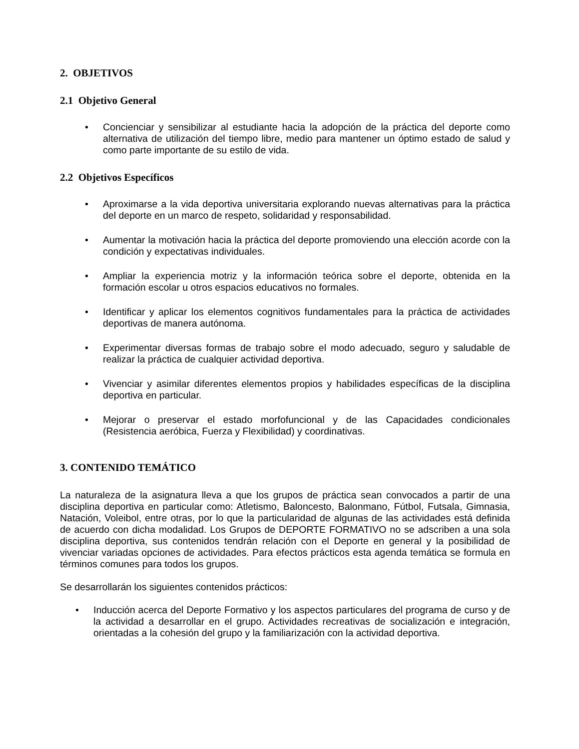2. OBJETIVOS
2.1 Objetivo General
• Concienciar y sensibilizar al estudiante hacia la adopción de la práctica del deporte como alternativa de utilización del tiempo libre, medio para mantener un óptimo estado de salud y como parte importante de su estilo de vida.
2.2 Objetivos Específicos
• Aproximarse a la vida deportiva universitaria explorando nuevas alternativas para la práctica del deporte en un marco de respeto, solidaridad y responsabilidad.
• Aumentar la motivación hacia la práctica del deporte promoviendo una elección acorde con la condición y expectativas individuales.
• Ampliar la experiencia motriz y la información teórica sobre el deporte, obtenida en la formación escolar u otros espacios educativos no formales.
• Identificar y aplicar los elementos cognitivos fundamentales para la práctica de actividades deportivas de manera autónoma.
• Experimentar diversas formas de trabajo sobre el modo adecuado, seguro y saludable de realizar la práctica de cualquier actividad deportiva.
• Vivenciar y asimilar diferentes elementos propios y habilidades específicas de la disciplina deportiva en particular.
• Mejorar o preservar el estado morfofuncional y de las Capacidades condicionales (Resistencia aeróbica, Fuerza y Flexibilidad) y coordinativas.
3. CONTENIDO TEMÁTICO
La naturaleza de la asignatura lleva a que los grupos de práctica sean convocados a partir de una disciplina deportiva en particular como: Atletismo, Baloncesto, Balonmano, Fútbol, Futsala, Gimnasia, Natación, Voleibol, entre otras, por lo que la particularidad de algunas de las actividades está definida de acuerdo con dicha modalidad. Los Grupos de DEPORTE FORMATIVO no se adscriben a una sola disciplina deportiva, sus contenidos tendrán relación con el Deporte en general y la posibilidad de vivenciar variadas opciones de actividades. Para efectos prácticos esta agenda temática se formula en términos comunes para todos los grupos.
Se desarrollarán los siguientes contenidos prácticos:
• Inducción acerca del Deporte Formativo y los aspectos particulares del programa de curso y de la actividad a desarrollar en el grupo. Actividades recreativas de socialización e integración, orientadas a la cohesión del grupo y la familiarización con la actividad deportiva.